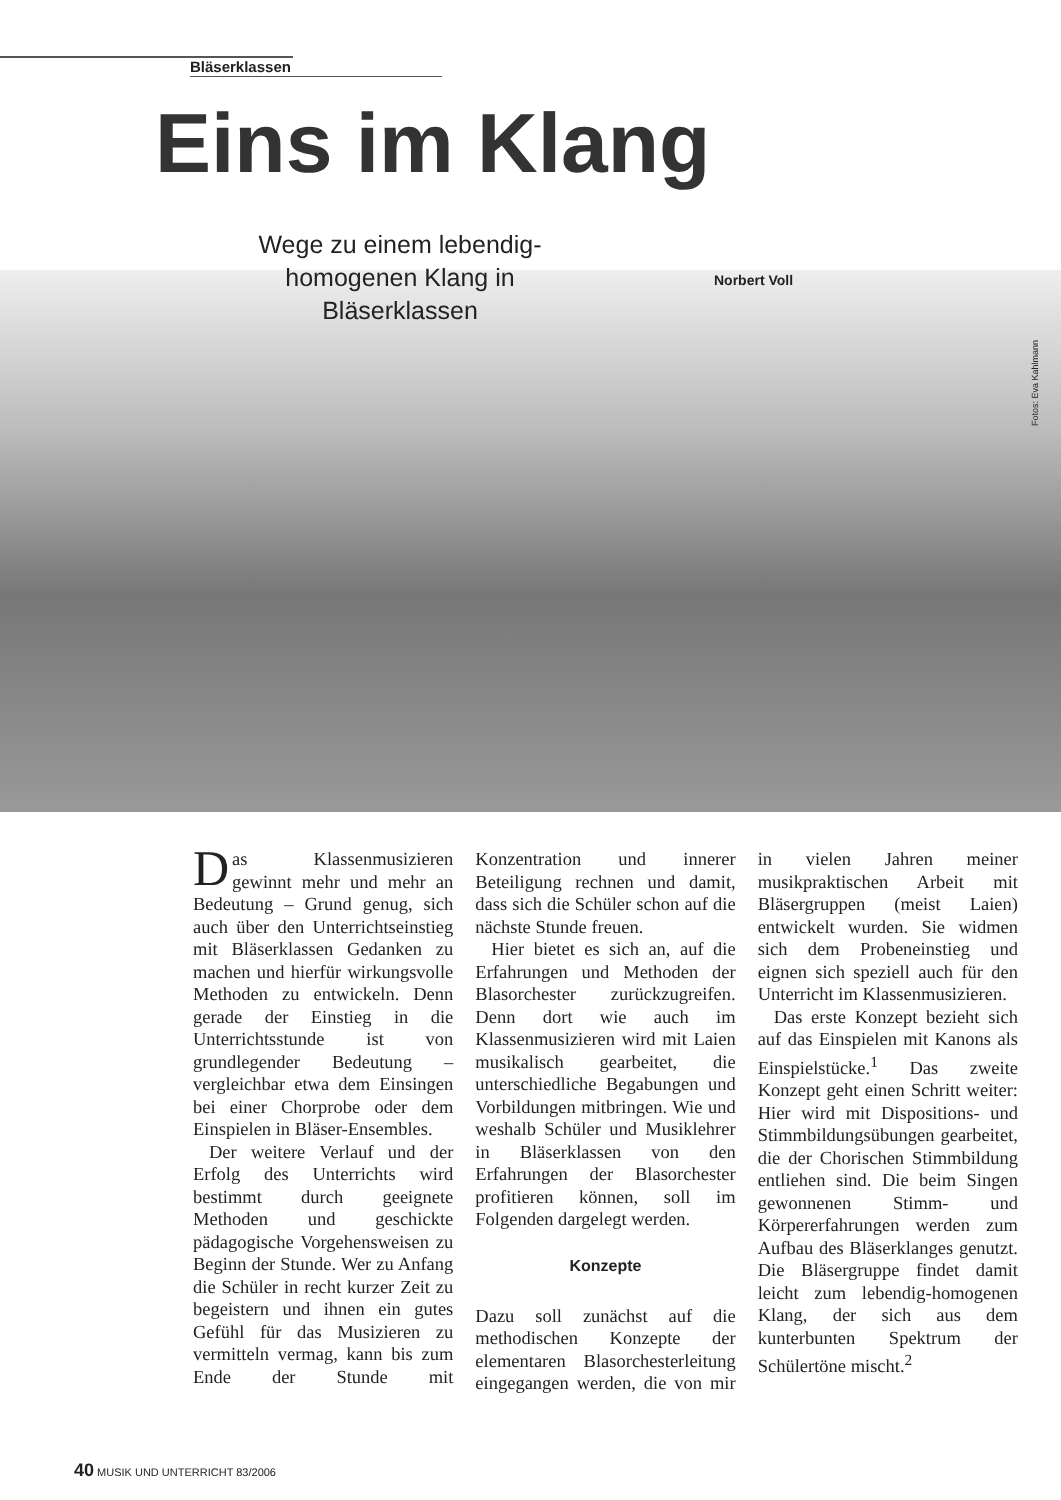Bläserklassen
Eins im Klang
Wege zu einem lebendig-homogenen Klang in Bläserklassen
Norbert Voll
Fotos: Eva Kahlmann
Das Klassenmusizieren gewinnt mehr und mehr an Bedeutung – Grund genug, sich auch über den Unterrichtseinstieg mit Bläserklassen Gedanken zu machen und hierfür wirkungsvolle Methoden zu entwickeln. Denn gerade der Einstieg in die Unterrichtsstunde ist von grundlegender Bedeutung – vergleichbar etwa dem Einsingen bei einer Chorprobe oder dem Einspielen in Bläser-Ensembles.
Der weitere Verlauf und der Erfolg des Unterrichts wird bestimmt durch geeignete Methoden und geschickte pädagogische Vorgehensweisen zu Beginn der Stunde. Wer zu Anfang die Schüler in recht kurzer Zeit zu begeistern und ihnen ein gutes Gefühl für das Musizieren zu vermitteln vermag, kann bis zum Ende der Stunde mit Konzentration und innerer Beteiligung rechnen und damit, dass sich die Schüler schon auf die nächste Stunde freuen.
Hier bietet es sich an, auf die Erfahrungen und Methoden der Blasorchester zurückzugreifen. Denn dort wie auch im Klassenmusizieren wird mit Laien musikalisch gearbeitet, die unterschiedliche Begabungen und Vorbildungen mitbringen. Wie und weshalb Schüler und Musiklehrer in Bläserklassen von den Erfahrungen der Blasorchester profitieren können, soll im Folgenden dargelegt werden.
Konzepte
Dazu soll zunächst auf die methodischen Konzepte der elementaren Blasorchesterleitung eingegangen werden, die von mir in vielen Jahren meiner musikpraktischen Arbeit mit Bläsergruppen (meist Laien) entwickelt wurden. Sie widmen sich dem Probeneinstieg und eignen sich speziell auch für den Unterricht im Klassenmusizieren.
Das erste Konzept bezieht sich auf das Einspielen mit Kanons als Einspielstücke.<sup>1</sup> Das zweite Konzept geht einen Schritt weiter: Hier wird mit Dispositions- und Stimmbildungsübungen gearbeitet, die der Chorischen Stimmbildung entliehen sind. Die beim Singen gewonnenen Stimm- und Körpererfahrungen werden zum Aufbau des Bläserklanges genutzt. Die Bläsergruppe findet damit leicht zum lebendig-homogenen Klang, der sich aus dem kunterbunten Spektrum der Schülertöne mischt.<sup>2</sup>
40 MUSIK UND UNTERRICHT 83/2006